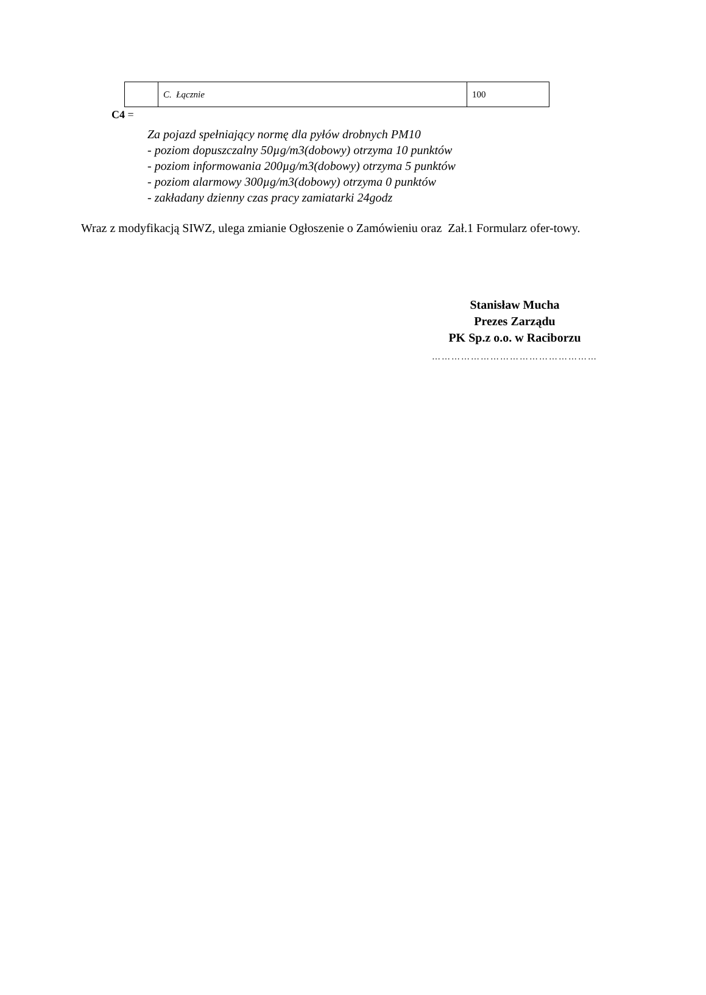| | C. Łącznie | 100 |
C4 =
Za pojazd spełniający normę dla pyłów drobnych PM10
- poziom dopuszczalny 50µg/m3(dobowy) otrzyma 10 punktów
- poziom informowania 200µg/m3(dobowy) otrzyma 5 punktów
- poziom alarmowy 300µg/m3(dobowy) otrzyma 0 punktów
- zakładany dzienny czas pracy zamiatarki 24godz
Wraz z modyfikacją SIWZ, ulega zmianie Ogłoszenie o Zamówieniu oraz Zał.1 Formularz ofer-towy.
Stanisław Mucha
Prezes Zarządu
PK Sp.z o.o. w Raciborzu
……………………………………………